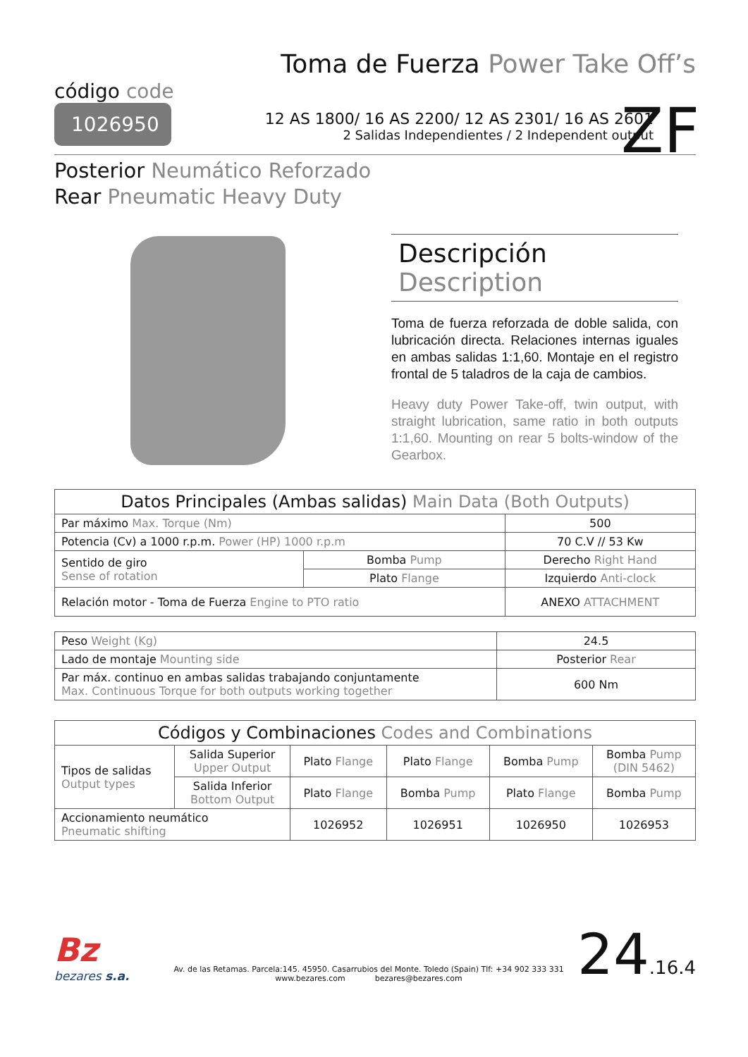Toma de Fuerza Power Take Off’s
código code
1026950
12 AS 1800/ 16 AS 2200/ 12 AS 2301/ 16 AS 2601
2 Salidas Independientes / 2 Independent output
ZF
Posterior Neumático Reforzado
Rear Pneumatic Heavy Duty
Descripción Description
Toma de fuerza reforzada de doble salida, con lubricación directa. Relaciones internas iguales en ambas salidas 1:1,60. Montaje en el registro frontal de 5 taladros de la caja de cambios.
Heavy duty Power Take-off, twin output, with straight lubrication, same ratio in both outputs 1:1,60. Mounting on rear 5 bolts-window of the Gearbox.
| Datos Principales (Ambas salidas) Main Data (Both Outputs) | | |
| --- | --- | --- |
| Par máximo Max. Torque (Nm) | | 500 |
| Potencia (Cv) a 1000 r.p.m. Power (HP) 1000 r.p.m | | 70 C.V // 53 Kw |
| Sentido de giro Sense of rotation | Bomba Pump | Derecho Right Hand |
| | Plato Flange | Izquierdo Anti-clock |
| Relación motor - Toma de Fuerza Engine to PTO ratio | | ANEXO ATTACHMENT |
| Peso Weight (Kg) | 24.5 |
| Lado de montaje Mounting side | Posterior Rear |
| Par máx. continuo en ambas salidas trabajando conjuntamente Max. Continuous Torque for both outputs working together | 600 Nm |
| Códigos y Combinaciones Codes and Combinations | | | | | |
| --- | --- | --- | --- | --- | --- |
| Tipos de salidas Output types | Salida Superior Upper Output | Plato Flange | Plato Flange | Bomba Pump | Bomba Pump (DIN 5462) |
| | Salida Inferior Bottom Output | Plato Flange | Bomba Pump | Plato Flange | Bomba Pump |
| Accionamiento neumático Pneumatic shifting | | 1026952 | 1026951 | 1026950 | 1026953 |
Bz
bezares s.a.
Av. de las Retamas. Parcela:145. 45950. Casarrubios del Monte. Toledo (Spain) Tlf: +34 902 333 331
www.bezares.com bezares@bezares.com
24.16.4